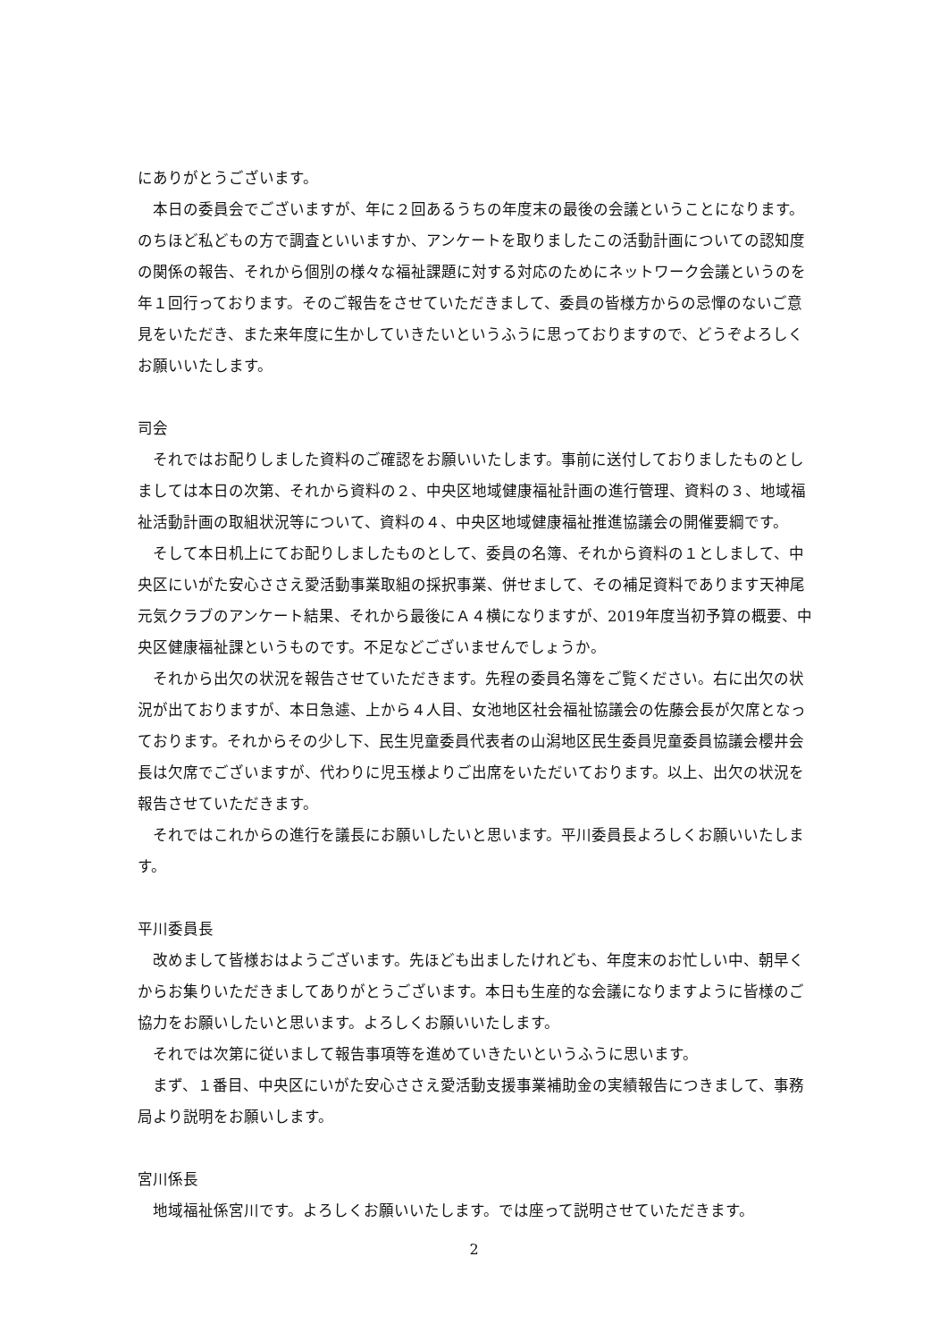にありがとうございます。
本日の委員会でございますが、年に２回あるうちの年度末の最後の会議ということになります。のちほど私どもの方で調査といいますか、アンケートを取りましたこの活動計画についての認知度の関係の報告、それから個別の様々な福祉課題に対する対応のためにネットワーク会議というのを年１回行っております。そのご報告をさせていただきまして、委員の皆様方からの忌憚のないご意見をいただき、また来年度に生かしていきたいというふうに思っておりますので、どうぞよろしくお願いいたします。
司会
それではお配りしました資料のご確認をお願いいたします。事前に送付しておりましたものとしましては本日の次第、それから資料の２、中央区地域健康福祉計画の進行管理、資料の３、地域福祉活動計画の取組状況等について、資料の４、中央区地域健康福祉推進協議会の開催要綱です。
そして本日机上にてお配りしましたものとして、委員の名簿、それから資料の１としまして、中央区にいがた安心ささえ愛活動事業取組の採択事業、併せまして、その補足資料であります天神尾元気クラブのアンケート結果、それから最後にＡ４横になりますが、2019年度当初予算の概要、中央区健康福祉課というものです。不足などございませんでしょうか。
それから出欠の状況を報告させていただきます。先程の委員名簿をご覧ください。右に出欠の状況が出ておりますが、本日急遽、上から４人目、女池地区社会福祉協議会の佐藤会長が欠席となっております。それからその少し下、民生児童委員代表者の山潟地区民生委員児童委員協議会櫻井会長は欠席でございますが、代わりに児玉様よりご出席をいただいております。以上、出欠の状況を報告させていただきます。
それではこれからの進行を議長にお願いしたいと思います。平川委員長よろしくお願いいたします。
平川委員長
改めまして皆様おはようございます。先ほども出ましたけれども、年度末のお忙しい中、朝早くからお集りいただきましてありがとうございます。本日も生産的な会議になりますように皆様のご協力をお願いしたいと思います。よろしくお願いいたします。
それでは次第に従いまして報告事項等を進めていきたいというふうに思います。
まず、１番目、中央区にいがた安心ささえ愛活動支援事業補助金の実績報告につきまして、事務局より説明をお願いします。
宮川係長
地域福祉係宮川です。よろしくお願いいたします。では座って説明させていただきます。
2